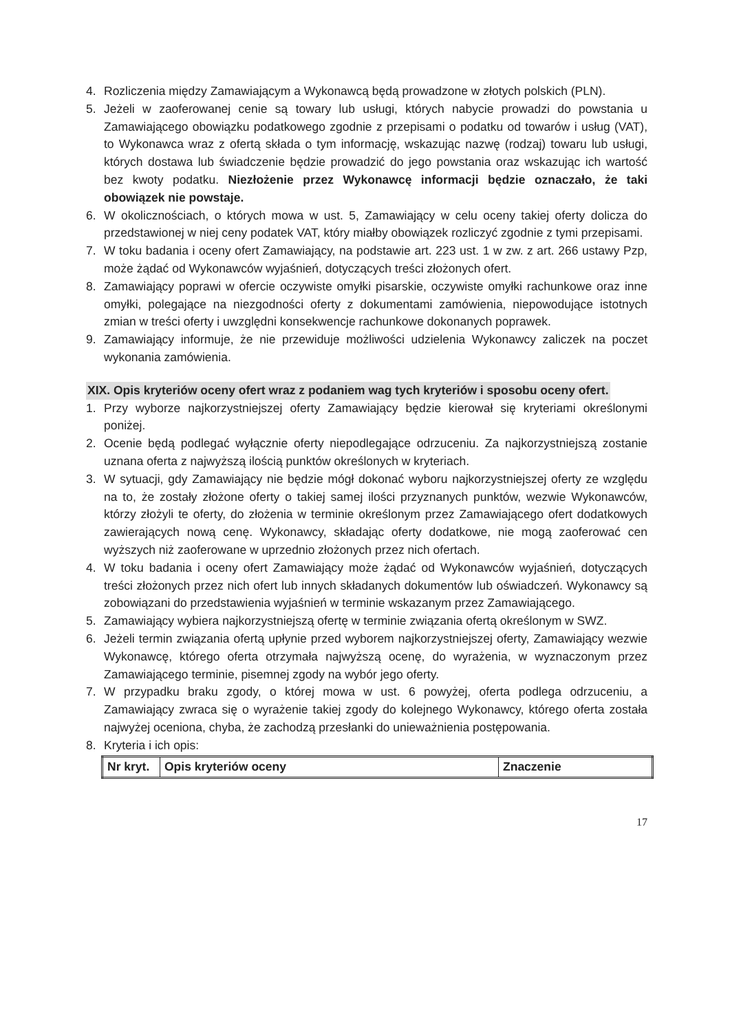4. Rozliczenia między Zamawiającym a Wykonawcą będą prowadzone w złotych polskich (PLN).
5. Jeżeli w zaoferowanej cenie są towary lub usługi, których nabycie prowadzi do powstania u Zamawiającego obowiązku podatkowego zgodnie z przepisami o podatku od towarów i usług (VAT), to Wykonawca wraz z ofertą składa o tym informację, wskazując nazwę (rodzaj) towaru lub usługi, których dostawa lub świadczenie będzie prowadzić do jego powstania oraz wskazując ich wartość bez kwoty podatku. Niezłożenie przez Wykonawcę informacji będzie oznaczało, że taki obowiązek nie powstaje.
6. W okolicznościach, o których mowa w ust. 5, Zamawiający w celu oceny takiej oferty dolicza do przedstawionej w niej ceny podatek VAT, który miałby obowiązek rozliczyć zgodnie z tymi przepisami.
7. W toku badania i oceny ofert Zamawiający, na podstawie art. 223 ust. 1 w zw. z art. 266 ustawy Pzp, może żądać od Wykonawców wyjaśnień, dotyczących treści złożonych ofert.
8. Zamawiający poprawi w ofercie oczywiste omyłki pisarskie, oczywiste omyłki rachunkowe oraz inne omyłki, polegające na niezgodności oferty z dokumentami zamówienia, niepowodujące istotnych zmian w treści oferty i uwzględni konsekwencje rachunkowe dokonanych poprawek.
9. Zamawiający informuje, że nie przewiduje możliwości udzielenia Wykonawcy zaliczek na poczet wykonania zamówienia.
XIX. Opis kryteriów oceny ofert wraz z podaniem wag tych kryteriów i sposobu oceny ofert.
1. Przy wyborze najkorzystniejszej oferty Zamawiający będzie kierował się kryteriami określonymi poniżej.
2. Ocenie będą podlegać wyłącznie oferty niepodlegające odrzuceniu. Za najkorzystniejszą zostanie uznana oferta z najwyższą ilością punktów określonych w kryteriach.
3. W sytuacji, gdy Zamawiający nie będzie mógł dokonać wyboru najkorzystniejszej oferty ze względu na to, że zostały złożone oferty o takiej samej ilości przyznanych punktów, wezwie Wykonawców, którzy złożyli te oferty, do złożenia w terminie określonym przez Zamawiającego ofert dodatkowych zawierających nową cenę. Wykonawcy, składając oferty dodatkowe, nie mogą zaoferować cen wyższych niż zaoferowane w uprzednio złożonych przez nich ofertach.
4. W toku badania i oceny ofert Zamawiający może żądać od Wykonawców wyjaśnień, dotyczących treści złożonych przez nich ofert lub innych składanych dokumentów lub oświadczeń. Wykonawcy są zobowiązani do przedstawienia wyjaśnień w terminie wskazanym przez Zamawiającego.
5. Zamawiający wybiera najkorzystniejszą ofertę w terminie związania ofertą określonym w SWZ.
6. Jeżeli termin związania ofertą upłynie przed wyborem najkorzystniejszej oferty, Zamawiający wezwie Wykonawcę, którego oferta otrzymała najwyższą ocenę, do wyrażenia, w wyznaczonym przez Zamawiającego terminie, pisemnej zgody na wybór jego oferty.
7. W przypadku braku zgody, o której mowa w ust. 6 powyżej, oferta podlega odrzuceniu, a Zamawiający zwraca się o wyrażenie takiej zgody do kolejnego Wykonawcy, którego oferta została najwyżej oceniona, chyba, że zachodzą przesłanki do unieważnienia postępowania.
8. Kryteria i ich opis:
| Nr kryt. | Opis kryteriów oceny | Znaczenie |
| --- | --- | --- |
17